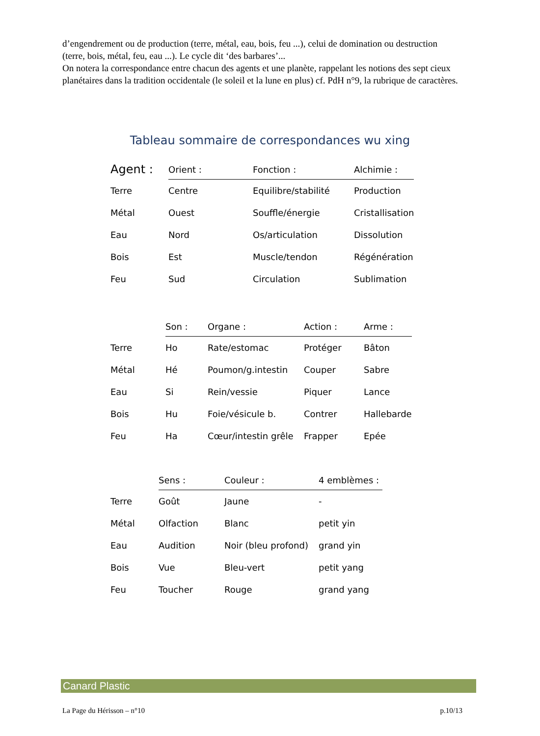d’engendrement ou de production (terre, métal, eau, bois, feu ...), celui de domination ou destruction (terre, bois, métal, feu, eau ...). Le cycle dit ‘des barbares’...
On notera la correspondance entre chacun des agents et une planète, rappelant les notions des sept cieux planétaires dans la tradition occidentale (le soleil et la lune en plus) cf. PdH n°9, la rubrique de caractères.
Tableau sommaire de correspondances wu xing
| Agent : | Orient : | Fonction : | Alchimie : |
| --- | --- | --- | --- |
| Terre | Centre | Equilibre/stabilité | Production |
| Métal | Ouest | Souffle/énergie | Cristallisation |
| Eau | Nord | Os/articulation | Dissolution |
| Bois | Est | Muscle/tendon | Régénération |
| Feu | Sud | Circulation | Sublimation |
| | Son : | Organe : | Action : | Arme : |
| --- | --- | --- | --- | --- |
| Terre | Ho | Rate/estomac | Protéger | Bâton |
| Métal | Hé | Poumon/g.intestin | Couper | Sabre |
| Eau | Si | Rein/vessie | Piquer | Lance |
| Bois | Hu | Foie/vésicule b. | Contrer | Hallebarde |
| Feu | Ha | Cœur/intestin grêle | Frapper | Epée |
| | Sens : | Couleur : | 4 emblèmes : |
| --- | --- | --- | --- |
| Terre | Goût | Jaune | - |
| Métal | Olfaction | Blanc | petit yin |
| Eau | Audition | Noir (bleu profond) | grand yin |
| Bois | Vue | Bleu-vert | petit yang |
| Feu | Toucher | Rouge | grand yang |
Canard Plastic
La Page du Hérisson – n°10 p.10/13